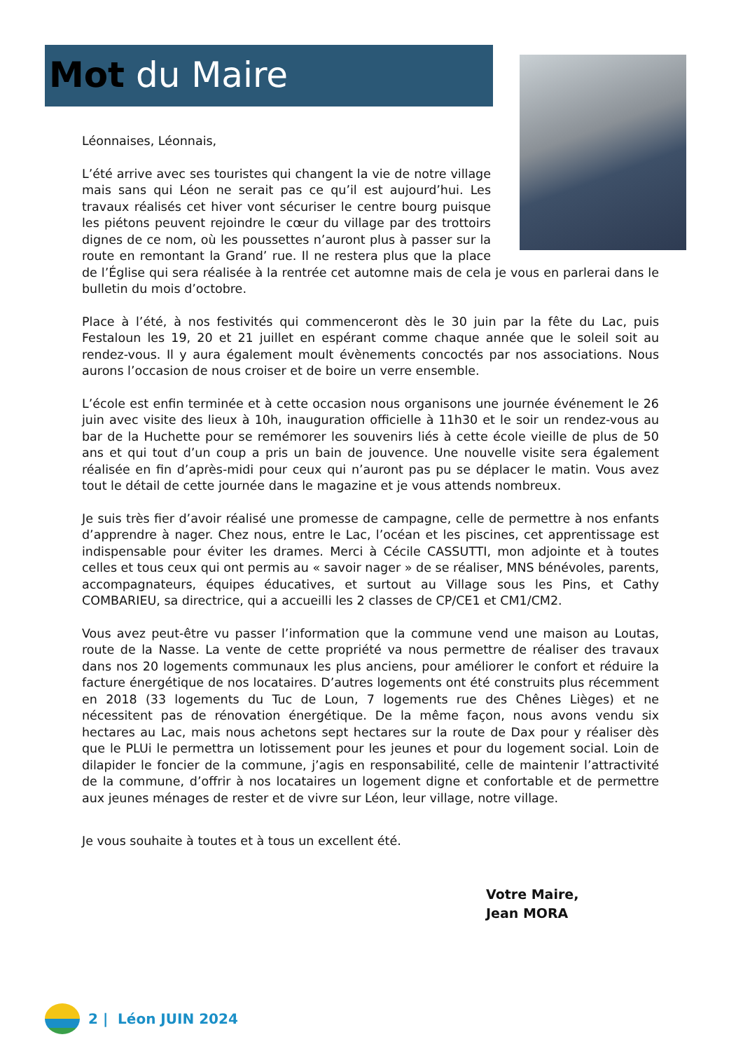Mot du Maire
Léonnaises, Léonnais,
L’été arrive avec ses touristes qui changent la vie de notre village mais sans qui Léon ne serait pas ce qu’il est aujourd’hui. Les travaux réalisés cet hiver vont sécuriser le centre bourg puisque les piétons peuvent rejoindre le cœur du village par des trottoirs dignes de ce nom, où les poussettes n’auront plus à passer sur la route en remontant la Grand’ rue. Il ne restera plus que la place de l’Église qui sera réalisée à la rentrée cet automne mais de cela je vous en parlerai dans le bulletin du mois d’octobre.
Place à l’été, à nos festivités qui commenceront dès le 30 juin par la fête du Lac, puis Festaloun les 19, 20 et 21 juillet en espérant comme chaque année que le soleil soit au rendez-vous. Il y aura également moult évènements concoctés par nos associations. Nous aurons l’occasion de nous croiser et de boire un verre ensemble.
L’école est enfin terminée et à cette occasion nous organisons une journée événement le 26 juin avec visite des lieux à 10h, inauguration officielle à 11h30 et le soir un rendez-vous au bar de la Huchette pour se remémorer les souvenirs liés à cette école vieille de plus de 50 ans et qui tout d’un coup a pris un bain de jouvence. Une nouvelle visite sera également réalisée en fin d’après-midi pour ceux qui n’auront pas pu se déplacer le matin. Vous avez tout le détail de cette journée dans le magazine et je vous attends nombreux.
Je suis très fier d’avoir réalisé une promesse de campagne, celle de permettre à nos enfants d’apprendre à nager. Chez nous, entre le Lac, l’océan et les piscines, cet apprentissage est indispensable pour éviter les drames. Merci à Cécile CASSUTTI, mon adjointe et à toutes celles et tous ceux qui ont permis au « savoir nager » de se réaliser, MNS bénévoles, parents, accompagnateurs, équipes éducatives, et surtout au Village sous les Pins, et Cathy COMBARIEU, sa directrice, qui a accueilli les 2 classes de CP/CE1 et CM1/CM2.
Vous avez peut-être vu passer l’information que la commune vend une maison au Loutas, route de la Nasse. La vente de cette propriété va nous permettre de réaliser des travaux dans nos 20 logements communaux les plus anciens, pour améliorer le confort et réduire la facture énergétique de nos locataires. D’autres logements ont été construits plus récemment en 2018 (33 logements du Tuc de Loun, 7 logements rue des Chênes Lièges) et ne nécessitent pas de rénovation énergétique. De la même façon, nous avons vendu six hectares au Lac, mais nous achetons sept hectares sur la route de Dax pour y réaliser dès que le PLUi le permettra un lotissement pour les jeunes et pour du logement social. Loin de dilapider le foncier de la commune, j’agis en responsabilité, celle de maintenir l’attractivité de la commune, d’offrir à nos locataires un logement digne et confortable et de permettre aux jeunes ménages de rester et de vivre sur Léon, leur village, notre village.
Je vous souhaite à toutes et à tous un excellent été.
Votre Maire,
Jean MORA
2 | Léon JUIN 2024